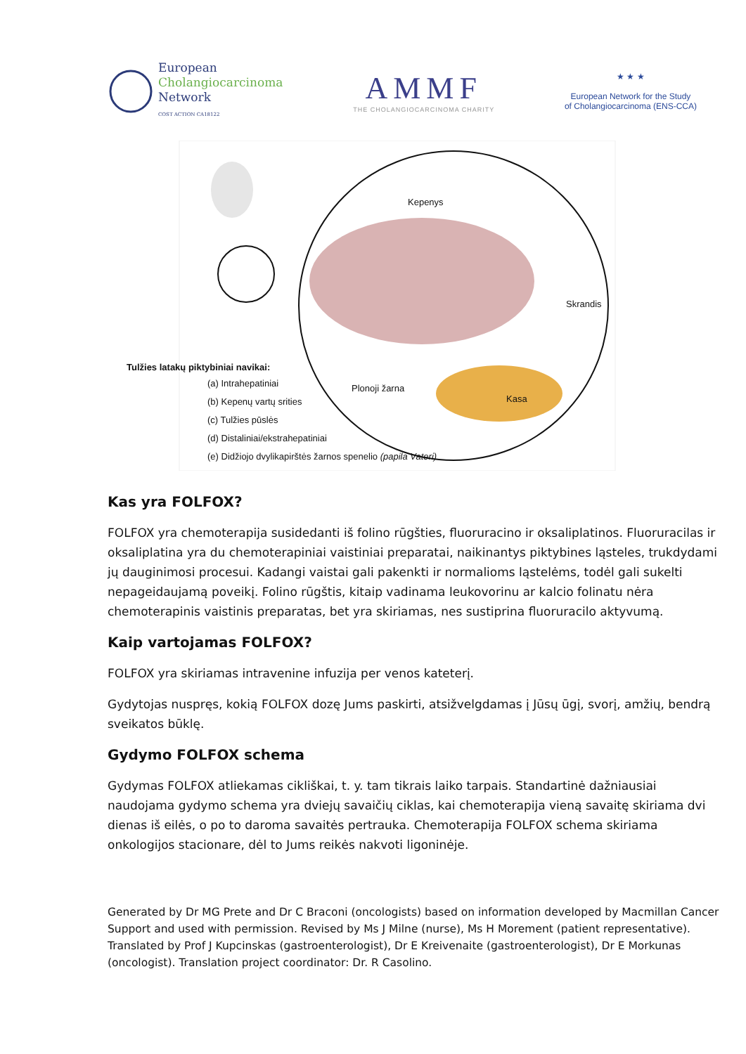European
Cholangiocarcinoma
Network
COST ACTION CA18122
AMMF
THE CHOLANGIOCARCINOMA CHARITY
★ ★ ★
European Network for the Study
of Cholangiocarcinoma (ENS-CCA)
Kepenys
Skrandis
Plonoji žarna
Kasa
Tulžies latakų piktybiniai navikai:
(a) Intrahepatiniai
(b) Kepenų vartų srities
(c) Tulžies pūslės
(d) Distaliniai/ekstrahepatiniai
(e) Didžiojo dvylikapirštės žarnos spenelio (papila Vateri)
Kas yra FOLFOX?
FOLFOX yra chemoterapija susidedanti iš folino rūgšties, fluoruracino ir oksaliplatinos. Fluoruracilas ir oksaliplatina yra du chemoterapiniai vaistiniai preparatai, naikinantys piktybines ląsteles, trukdydami jų dauginimosi procesui. Kadangi vaistai gali pakenkti ir normalioms ląstelėms, todėl gali sukelti nepageidaujamą poveikį. Folino rūgštis, kitaip vadinama leukovorinu ar kalcio folinatu nėra chemoterapinis vaistinis preparatas, bet yra skiriamas, nes sustiprina fluoruracilo aktyvumą.
Kaip vartojamas FOLFOX?
FOLFOX yra skiriamas intravenine infuzija per venos kateterį.
Gydytojas nuspręs, kokią FOLFOX dozę Jums paskirti, atsižvelgdamas į Jūsų ūgį, svorį, amžių, bendrą sveikatos būklę.
Gydymo FOLFOX schema
Gydymas FOLFOX atliekamas cikliškai, t. y. tam tikrais laiko tarpais. Standartinė dažniausiai naudojama gydymo schema yra dviejų savaičių ciklas, kai chemoterapija vieną savaitę skiriama dvi dienas iš eilės, o po to daroma savaitės pertrauka. Chemoterapija FOLFOX schema skiriama onkologijos stacionare, dėl to Jums reikės nakvoti ligoninėje.
Generated by Dr MG Prete and Dr C Braconi (oncologists) based on information developed by Macmillan Cancer Support and used with permission. Revised by Ms J Milne (nurse), Ms H Morement (patient representative). Translated by Prof J Kupcinskas (gastroenterologist), Dr E Kreivenaite (gastroenterologist), Dr E Morkunas (oncologist). Translation project coordinator: Dr. R Casolino.